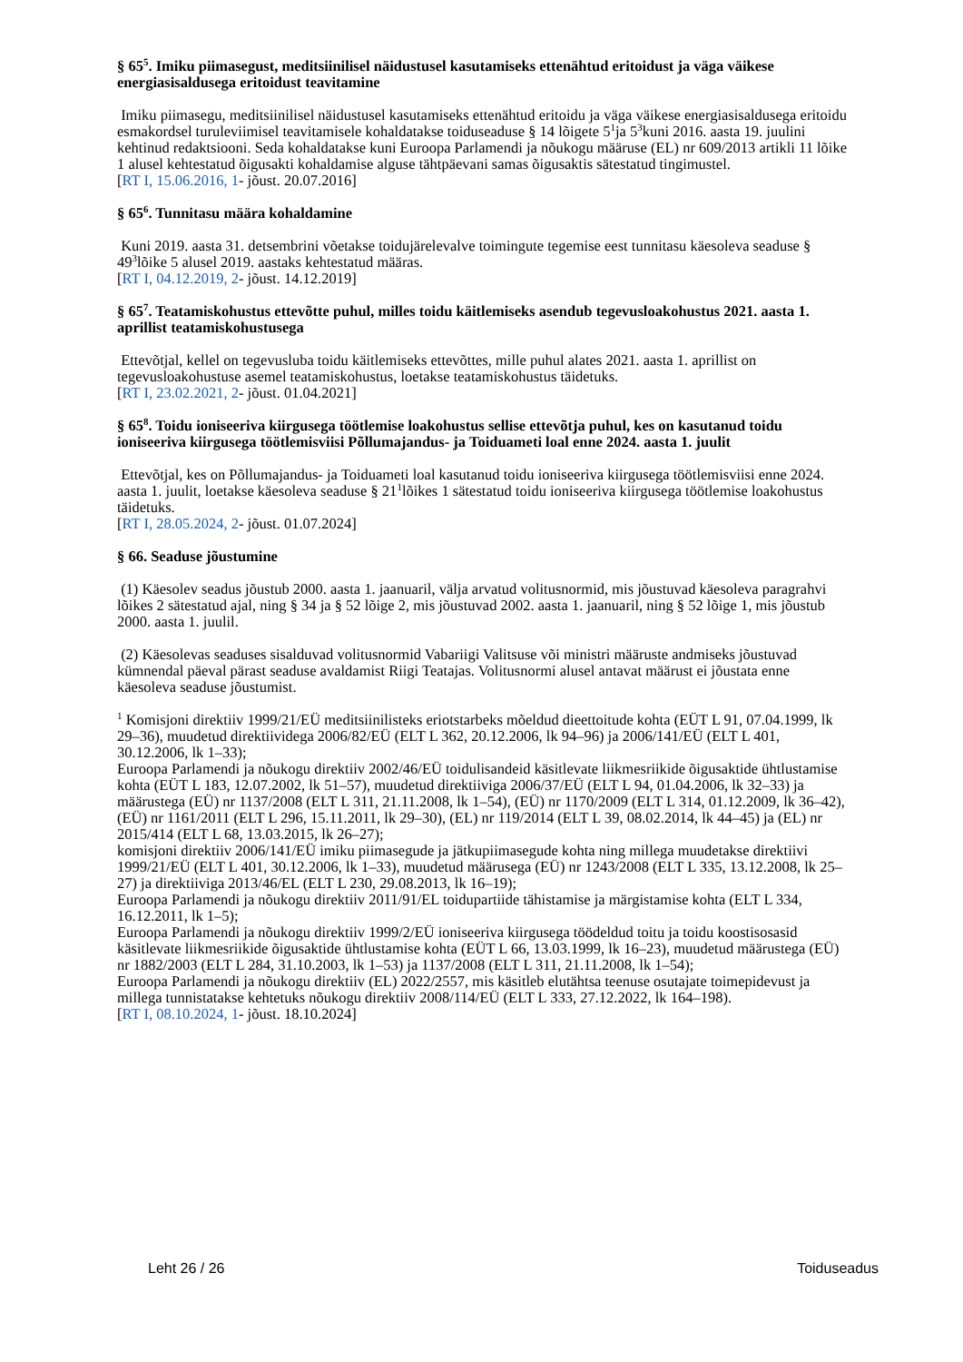§ 65<sup>5</sup>. Imiku piimasegust, meditsiinilisel näidustusel kasutamiseks ettenähtud eritoidust ja väga väikese energiasisaldusega eritoidust teavitamine
Imiku piimasegu, meditsiinilisel näidustusel kasutamiseks ettenähtud eritoidu ja väga väikese energiasisaldusega eritoidu esmakordsel turuleviimisel teavitamisele kohaldatakse toiduseaduse § 14 lõigete 5<sup>1</sup>ja 5<sup>3</sup>kuni 2016. aasta 19. juulini kehtinud redaktsiooni. Seda kohaldatakse kuni Euroopa Parlamendi ja nõukogu määruse (EL) nr 609/2013 artikli 11 lõike 1 alusel kehtestatud õigusakti kohaldamise alguse tähtpäevani samas õigusaktis sätestatud tingimustel.
[RT I, 15.06.2016, 1- jõust. 20.07.2016]
§ 65<sup>6</sup>. Tunnitasu määra kohaldamine
Kuni 2019. aasta 31. detsembrini võetakse toidujärelevalve toimingute tegemise eest tunnitasu käesoleva seaduse § 49<sup>3</sup>lõike 5 alusel 2019. aastaks kehtestatud määras.
[RT I, 04.12.2019, 2- jõust. 14.12.2019]
§ 65<sup>7</sup>. Teatamiskohustus ettevõtte puhul, milles toidu käitlemiseks asendub tegevusloakohustus 2021. aasta 1. aprillist teatamiskohustusega
Ettevõtjal, kellel on tegevusluba toidu käitlemiseks ettevõttes, mille puhul alates 2021. aasta 1. aprillist on tegevusloakohustuse asemel teatamiskohustus, loetakse teatamiskohustus täidetuks.
[RT I, 23.02.2021, 2- jõust. 01.04.2021]
§ 65<sup>8</sup>. Toidu ioniseeriva kiirgusega töötlemise loakohustus sellise ettevõtja puhul, kes on kasutanud toidu ioniseeriva kiirgusega töötlemisviisi Põllumajandus- ja Toiduameti loal enne 2024. aasta 1. juulit
Ettevõtjal, kes on Põllumajandus- ja Toiduameti loal kasutanud toidu ioniseeriva kiirgusega töötlemisviisi enne 2024. aasta 1. juulit, loetakse käesoleva seaduse § 21<sup>1</sup>lõikes 1 sätestatud toidu ioniseeriva kiirgusega töötlemise loakohustus täidetuks.
[RT I, 28.05.2024, 2- jõust. 01.07.2024]
§ 66. Seaduse jõustumine
(1) Käesolev seadus jõustub 2000. aasta 1. jaanuaril, välja arvatud volitusnormid, mis jõustuvad käesoleva paragrahvi lõikes 2 sätestatud ajal, ning § 34 ja § 52 lõige 2, mis jõustuvad 2002. aasta 1. jaanuaril, ning § 52 lõige 1, mis jõustub 2000. aasta 1. juulil.
(2) Käesolevas seaduses sisalduvad volitusnormid Vabariigi Valitsuse või ministri määruste andmiseks jõustuvad kümnendal päeval pärast seaduse avaldamist Riigi Teatajas. Volitusnormi alusel antavat määrust ei jõustata enne käesoleva seaduse jõustumist.
<sup>1</sup> Komisjoni direktiiv 1999/21/EÜ meditsiinilisteks eriotstarbeks mõeldud dieettoitude kohta (EÜT L 91, 07.04.1999, lk 29–36), muudetud direktiividega 2006/82/EÜ (ELT L 362, 20.12.2006, lk 94–96) ja 2006/141/EÜ (ELT L 401, 30.12.2006, lk 1–33);
Euroopa Parlamendi ja nõukogu direktiiv 2002/46/EÜ toidulisandeid käsitlevate liikmesriikide õigusaktide ühtlustamise kohta (EÜT L 183, 12.07.2002, lk 51–57), muudetud direktiiviga 2006/37/EÜ (ELT L 94, 01.04.2006, lk 32–33) ja määrustega (EÜ) nr 1137/2008 (ELT L 311, 21.11.2008, lk 1–54), (EÜ) nr 1170/2009 (ELT L 314, 01.12.2009, lk 36–42), (EÜ) nr 1161/2011 (ELT L 296, 15.11.2011, lk 29–30), (EL) nr 119/2014 (ELT L 39, 08.02.2014, lk 44–45) ja (EL) nr 2015/414 (ELT L 68, 13.03.2015, lk 26–27);
komisjoni direktiiv 2006/141/EÜ imiku piimasegude ja jätkupiimasegude kohta ning millega muudetakse direktiivi 1999/21/EÜ (ELT L 401, 30.12.2006, lk 1–33), muudetud määrusega (EÜ) nr 1243/2008 (ELT L 335, 13.12.2008, lk 25–27) ja direktiiviga 2013/46/EL (ELT L 230, 29.08.2013, lk 16–19);
Euroopa Parlamendi ja nõukogu direktiiv 2011/91/EL toidupartiide tähistamise ja märgistamise kohta (ELT L 334, 16.12.2011, lk 1–5);
Euroopa Parlamendi ja nõukogu direktiiv 1999/2/EÜ ioniseeriva kiirgusega töödeldud toitu ja toidu koostisosasid käsitlevate liikmesriikide õigusaktide ühtlustamise kohta (EÜT L 66, 13.03.1999, lk 16–23), muudetud määrustega (EÜ) nr 1882/2003 (ELT L 284, 31.10.2003, lk 1–53) ja 1137/2008 (ELT L 311, 21.11.2008, lk 1–54);
Euroopa Parlamendi ja nõukogu direktiiv (EL) 2022/2557, mis käsitleb elutähtsa teenuse osutajate toimepidevust ja millega tunnistatakse kehtetuks nõukogu direktiiv 2008/114/EÜ (ELT L 333, 27.12.2022, lk 164–198).
[RT I, 08.10.2024, 1- jõust. 18.10.2024]
Leht 26 / 26 Toiduseadus